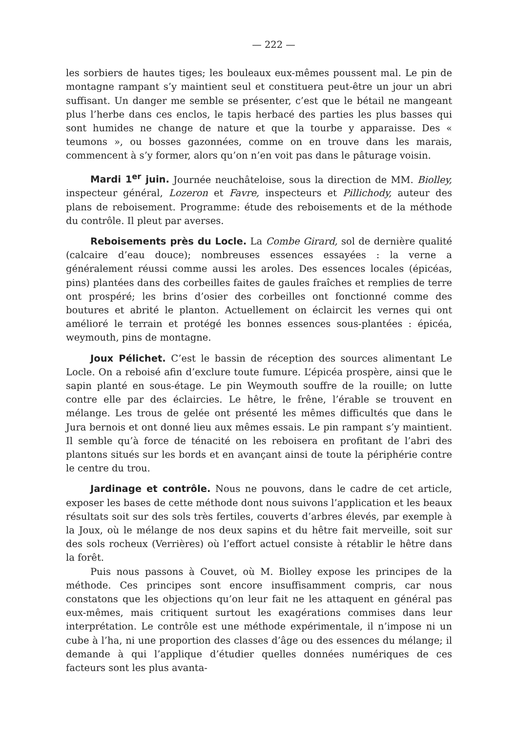— 222 —
les sorbiers de hautes tiges; les bouleaux eux-mêmes poussent mal. Le pin de montagne rampant s’y maintient seul et constituera peut-être un jour un abri suffisant. Un danger me semble se présenter, c’est que le bétail ne mangeant plus l’herbe dans ces enclos, le tapis herbacé des parties les plus basses qui sont humides ne change de nature et que la tourbe y apparaisse. Des « teumons », ou bosses gazonnées, comme on en trouve dans les marais, commencent à s’y former, alors qu’on n’en voit pas dans le pâturage voisin.
Mardi 1<sup>er</sup> juin. Journée neuchâteloise, sous la direction de MM. Biolley, inspecteur général, Lozeron et Favre, inspecteurs et Pillichody, auteur des plans de reboisement. Programme: étude des reboisements et de la méthode du contrôle. Il pleut par averses.
Reboisements près du Locle. La Combe Girard, sol de dernière qualité (calcaire d’eau douce); nombreuses essences essayées : la verne a généralement réussi comme aussi les aroles. Des essences locales (épicéas, pins) plantées dans des corbeilles faites de gaules fraîches et remplies de terre ont prospéré; les brins d’osier des corbeilles ont fonctionné comme des boutures et abrité le planton. Actuellement on éclaircit les vernes qui ont amélioré le terrain et protégé les bonnes essences sous-plantées : épicéa, weymouth, pins de montagne.
Joux Pélichet. C’est le bassin de réception des sources alimentant Le Locle. On a reboisé afin d’exclure toute fumure. L’épicéa prospère, ainsi que le sapin planté en sous-étage. Le pin Weymouth souffre de la rouille; on lutte contre elle par des éclaircies. Le hêtre, le frêne, l’érable se trouvent en mélange. Les trous de gelée ont présenté les mêmes difficultés que dans le Jura bernois et ont donné lieu aux mêmes essais. Le pin rampant s’y maintient. Il semble qu’à force de ténacité on les reboisera en profitant de l’abri des plantons situés sur les bords et en avançant ainsi de toute la périphérie contre le centre du trou.
Jardinage et contrôle. Nous ne pouvons, dans le cadre de cet article, exposer les bases de cette méthode dont nous suivons l’application et les beaux résultats soit sur des sols très fertiles, couverts d’arbres élevés, par exemple à la Joux, où le mélange de nos deux sapins et du hêtre fait merveille, soit sur des sols rocheux (Verrières) où l’effort actuel consiste à rétablir le hêtre dans la forêt.
Puis nous passons à Couvet, où M. Biolley expose les principes de la méthode. Ces principes sont encore insuffisamment compris, car nous constatons que les objections qu’on leur fait ne les attaquent en général pas eux-mêmes, mais critiquent surtout les exagérations commises dans leur interprétation. Le contrôle est une méthode expérimentale, il n’impose ni un cube à l’ha, ni une proportion des classes d’âge ou des essences du mélange; il demande à qui l’applique d’étudier quelles données numériques de ces facteurs sont les plus avanta-